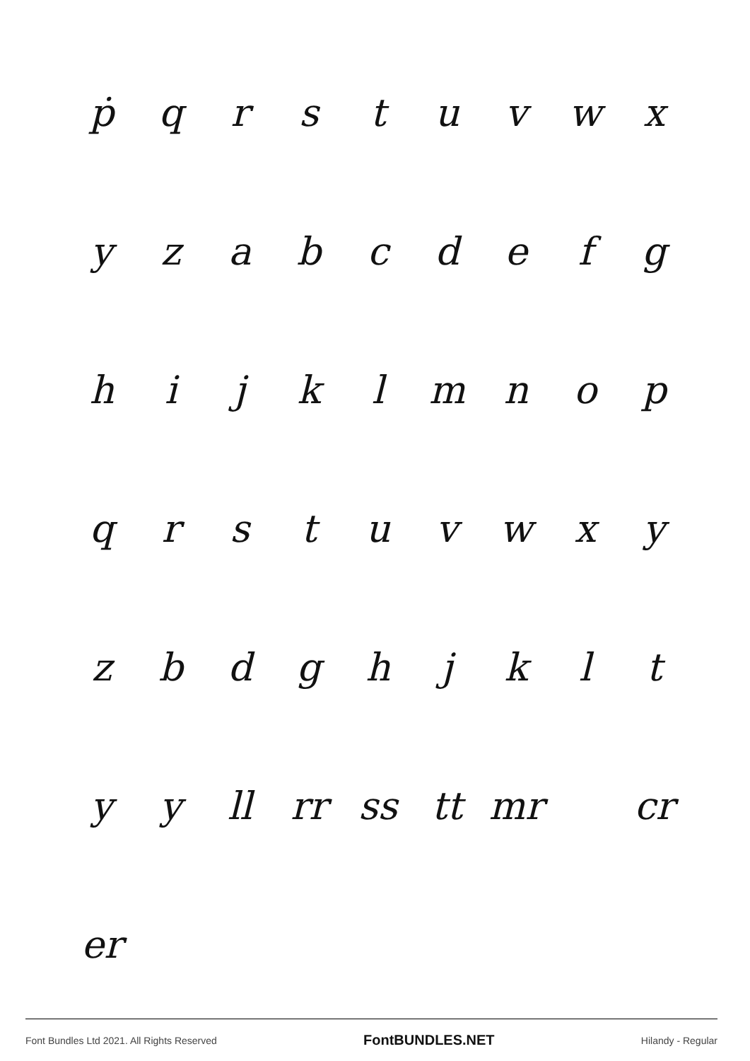ṗqrstuvwx
yzabcdefg
hijklmnop
qrstuvwxy
zbdghjklt
yy ll rr ss tt mr cr
er
Font Bundles Ltd 2021. All Rights Reserved FontBUNDLES.NET Hilandy - Regular